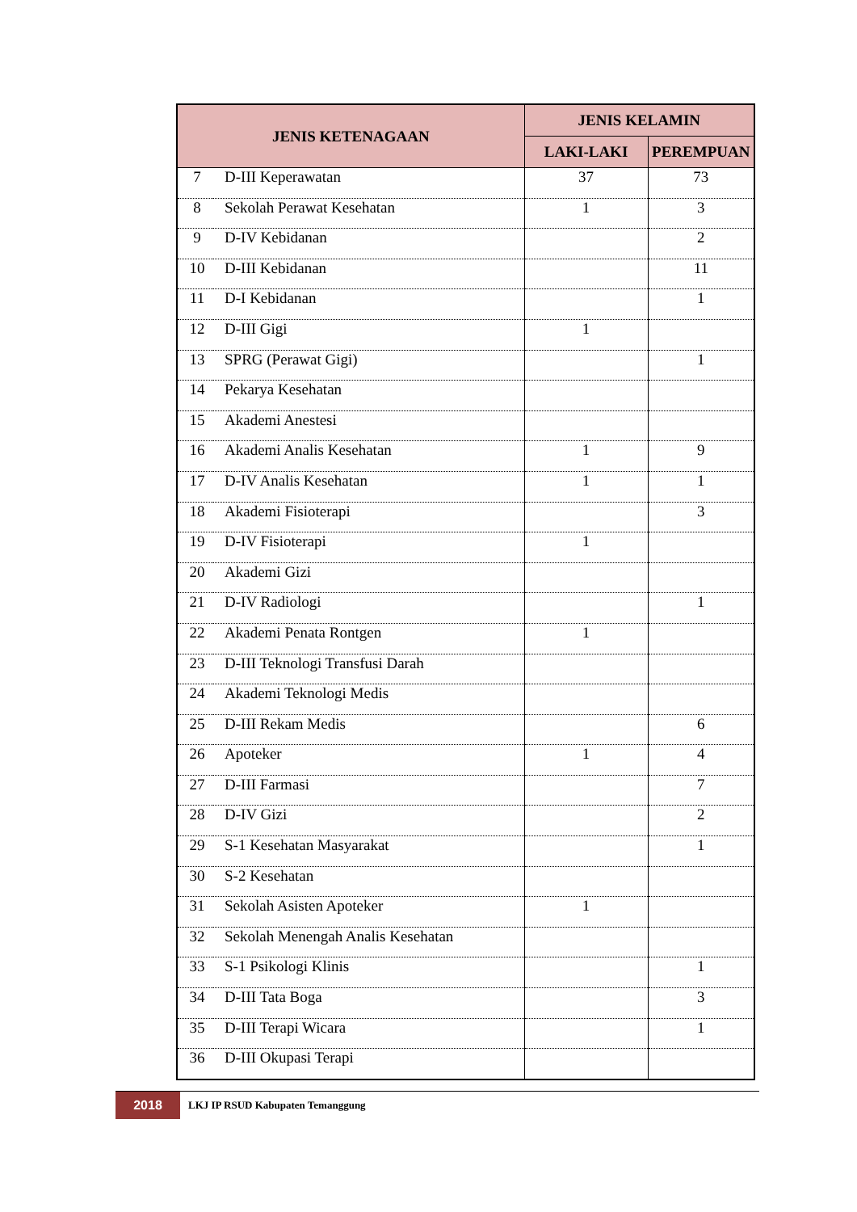| JENIS KETENAGAAN | | JENIS KELAMIN | |
| --- | --- | --- | --- |
| | | LAKI-LAKI | PEREMPUAN |
| 7 | D-III Keperawatan | 37 | 73 |
| 8 | Sekolah Perawat Kesehatan | 1 | 3 |
| 9 | D-IV Kebidanan | | 2 |
| 10 | D-III Kebidanan | | 11 |
| 11 | D-I Kebidanan | | 1 |
| 12 | D-III Gigi | 1 | |
| 13 | SPRG (Perawat Gigi) | | 1 |
| 14 | Pekarya Kesehatan | | |
| 15 | Akademi Anestesi | | |
| 16 | Akademi Analis Kesehatan | 1 | 9 |
| 17 | D-IV Analis Kesehatan | 1 | 1 |
| 18 | Akademi Fisioterapi | | 3 |
| 19 | D-IV Fisioterapi | 1 | |
| 20 | Akademi Gizi | | |
| 21 | D-IV Radiologi | | 1 |
| 22 | Akademi Penata Rontgen | 1 | |
| 23 | D-III Teknologi Transfusi Darah | | |
| 24 | Akademi Teknologi Medis | | |
| 25 | D-III Rekam Medis | | 6 |
| 26 | Apoteker | 1 | 4 |
| 27 | D-III Farmasi | | 7 |
| 28 | D-IV Gizi | | 2 |
| 29 | S-1 Kesehatan Masyarakat | | 1 |
| 30 | S-2 Kesehatan | | |
| 31 | Sekolah Asisten Apoteker | 1 | |
| 32 | Sekolah Menengah Analis Kesehatan | | |
| 33 | S-1 Psikologi Klinis | | 1 |
| 34 | D-III Tata Boga | | 3 |
| 35 | D-III Terapi Wicara | | 1 |
| 36 | D-III Okupasi Terapi | | |
2018
LKJ IP RSUD Kabupaten Temanggung